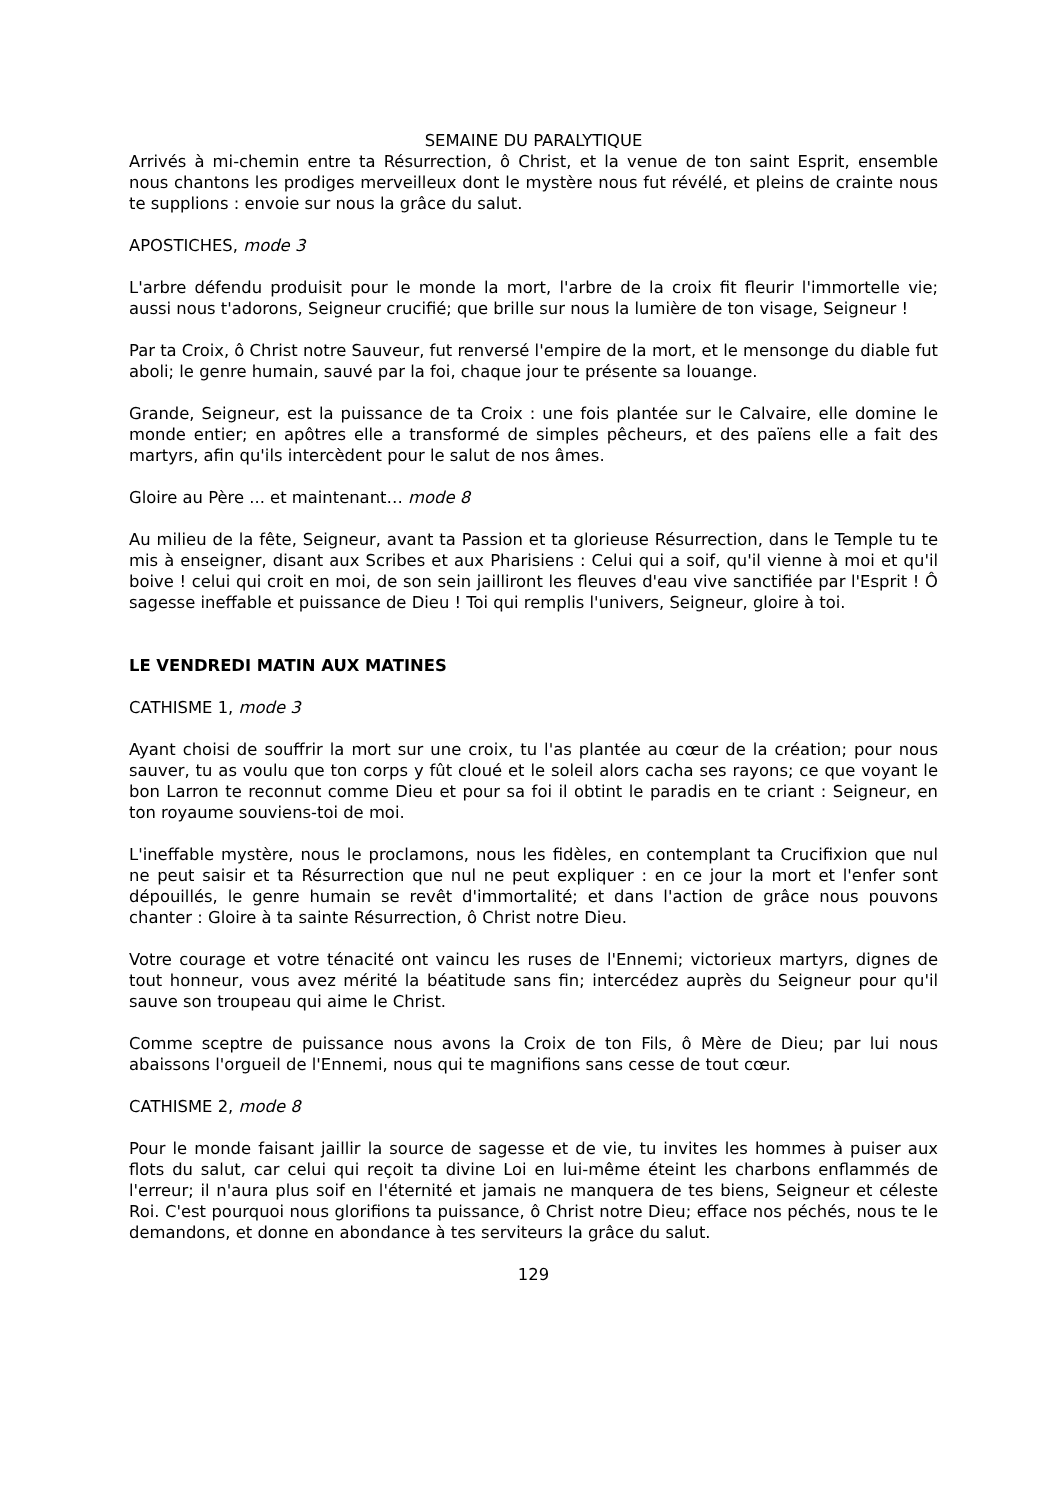SEMAINE DU PARALYTIQUE
Arrivés à mi-chemin entre ta Résurrection, ô Christ, et la venue de ton saint Esprit, ensemble nous chantons les prodiges merveilleux dont le mystère nous fut révélé, et pleins de crainte nous te supplions : envoie sur nous la grâce du salut.
APOSTICHES, mode 3
L'arbre défendu produisit pour le monde la mort, l'arbre de la croix fit fleurir l'immortelle vie; aussi nous t'adorons, Seigneur crucifié; que brille sur nous la lumière de ton visage, Seigneur !
Par ta Croix, ô Christ notre Sauveur, fut renversé l'empire de la mort, et le mensonge du diable fut aboli; le genre humain, sauvé par la foi, chaque jour te présente sa louange.
Grande, Seigneur, est la puissance de ta Croix : une fois plantée sur le Calvaire, elle domine le monde entier; en apôtres elle a transformé de simples pêcheurs, et des païens elle a fait des martyrs, afin qu'ils intercèdent pour le salut de nos âmes.
Gloire au Père ... et maintenant… mode 8
Au milieu de la fête, Seigneur, avant ta Passion et ta glorieuse Résurrection, dans le Temple tu te mis à enseigner, disant aux Scribes et aux Pharisiens : Celui qui a soif, qu'il vienne à moi et qu'il boive ! celui qui croit en moi, de son sein jailliront les fleuves d'eau vive sanctifiée par l'Esprit ! Ô sagesse ineffable et puissance de Dieu ! Toi qui remplis l'univers, Seigneur, gloire à toi.
LE VENDREDI MATIN AUX MATINES
CATHISME 1, mode 3
Ayant choisi de souffrir la mort sur une croix, tu l'as plantée au cœur de la création; pour nous sauver, tu as voulu que ton corps y fût cloué et le soleil alors cacha ses rayons; ce que voyant le bon Larron te reconnut comme Dieu et pour sa foi il obtint le paradis en te criant : Seigneur, en ton royaume souviens-toi de moi.
L'ineffable mystère, nous le proclamons, nous les fidèles, en contemplant ta Crucifixion que nul ne peut saisir et ta Résurrection que nul ne peut expliquer : en ce jour la mort et l'enfer sont dépouillés, le genre humain se revêt d'immortalité; et dans l'action de grâce nous pouvons chanter : Gloire à ta sainte Résurrection, ô Christ notre Dieu.
Votre courage et votre ténacité ont vaincu les ruses de l'Ennemi; victorieux martyrs, dignes de tout honneur, vous avez mérité la béatitude sans fin; intercédez auprès du Seigneur pour qu'il sauve son troupeau qui aime le Christ.
Comme sceptre de puissance nous avons la Croix de ton Fils, ô Mère de Dieu; par lui nous abaissons l'orgueil de l'Ennemi, nous qui te magnifions sans cesse de tout cœur.
CATHISME 2, mode 8
Pour le monde faisant jaillir la source de sagesse et de vie, tu invites les hommes à puiser aux flots du salut, car celui qui reçoit ta divine Loi en lui-même éteint les charbons enflammés de l'erreur; il n'aura plus soif en l'éternité et jamais ne manquera de tes biens, Seigneur et céleste Roi. C'est pourquoi nous glorifions ta puissance, ô Christ notre Dieu; efface nos péchés, nous te le demandons, et donne en abondance à tes serviteurs la grâce du salut.
129